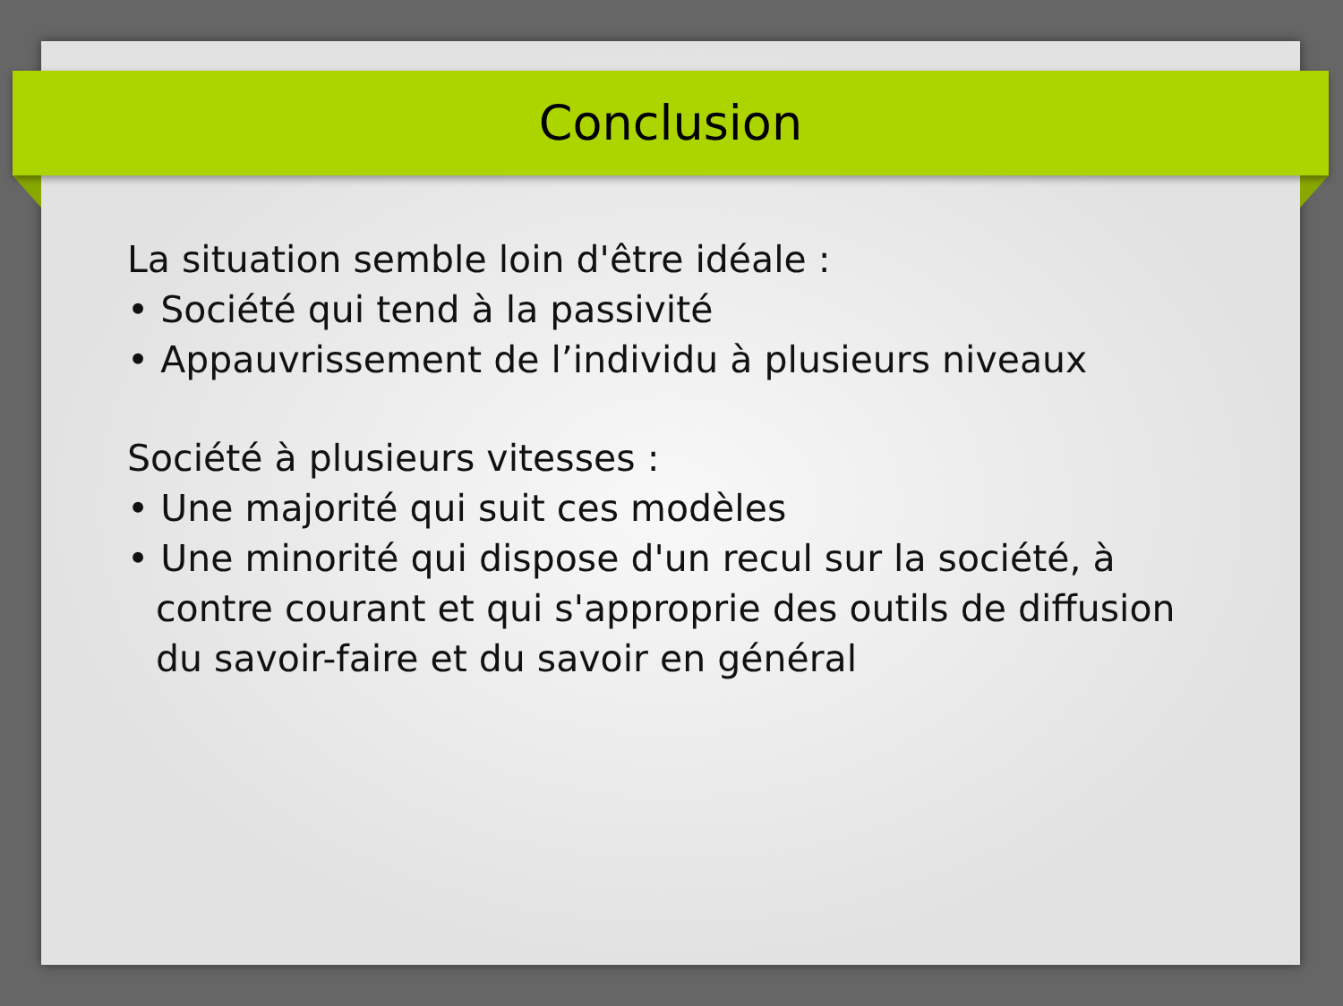Conclusion
La situation semble loin d'être idéale :
• Société qui tend à la passivité
• Appauvrissement de l’individu à plusieurs niveaux
Société à plusieurs vitesses :
• Une majorité qui suit ces modèles
• Une minorité qui dispose d'un recul sur la société, à contre courant et qui s'approprie des outils de diffusion du savoir-faire et du savoir en général